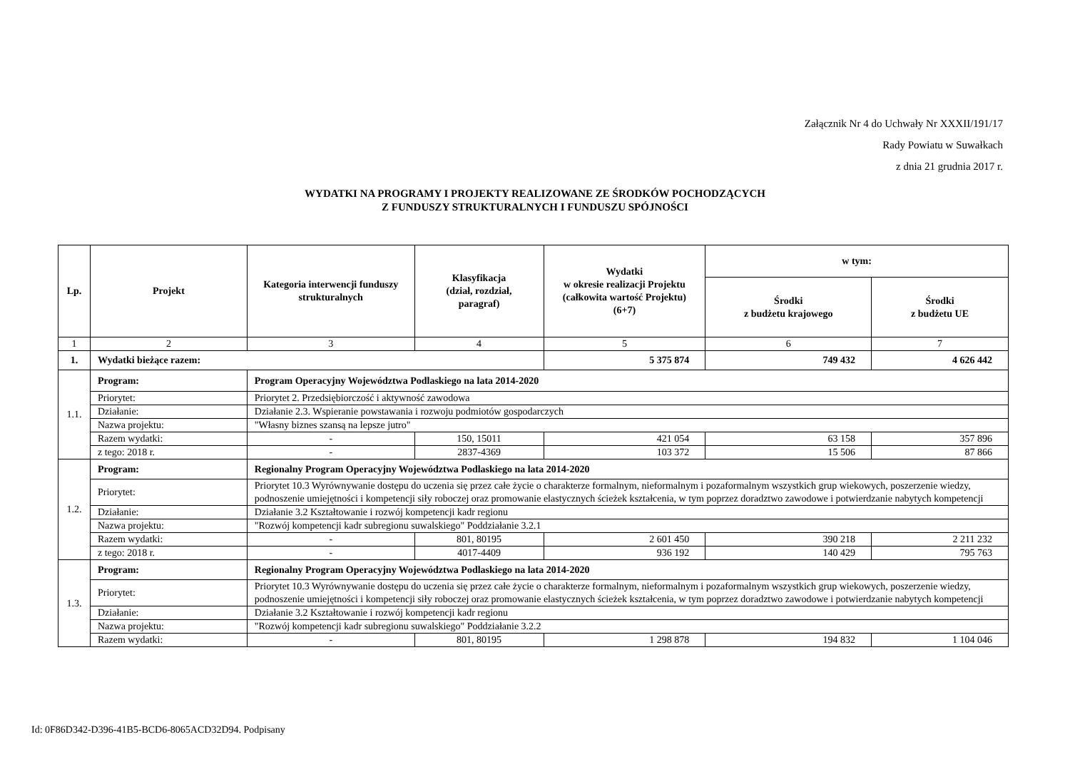Załącznik Nr 4 do Uchwały Nr XXXII/191/17
Rady Powiatu w Suwałkach
z dnia 21 grudnia 2017 r.
WYDATKI NA PROGRAMY I PROJEKTY REALIZOWANE ZE ŚRODKÓW POCHODZĄCYCH
Z FUNDUSZY STRUKTURALNYCH I FUNDUSZU SPÓJNOŚCI
| Lp. | Projekt | Kategoria interwencji funduszy strukturalnych | Klasyfikacja (dział, rozdział, paragraf) | Wydatki w okresie realizacji Projektu (całkowita wartość Projektu) (6+7) | w tym: | |
| --- | --- | --- | --- | --- | --- | --- |
| | | | | | Środki z budżetu krajowego | Środki z budżetu UE |
| 1 | 2 | 3 | 4 | 5 | 6 | 7 |
| 1. | Wydatki bieżące razem: | | | 5 375 874 | 749 432 | 4 626 442 |
| 1.1. | Program: | Program Operacyjny Województwa Podlaskiego na lata 2014-2020 | | | | |
| | Priorytet: | Priorytet 2. Przedsiębiorczość i aktywność zawodowa | | | | |
| | Działanie: | Działanie 2.3. Wspieranie powstawania i rozwoju podmiotów gospodarczych | | | | |
| | Nazwa projektu: | "Własny biznes szansą na lepsze jutro" | | | | |
| | Razem wydatki: | - | 150, 15011 | 421 054 | 63 158 | 357 896 |
| | z tego: 2018 r. | - | 2837-4369 | 103 372 | 15 506 | 87 866 |
| 1.2. | Program: | Regionalny Program Operacyjny Województwa Podlaskiego na lata 2014-2020 | | | | |
| | Priorytet: | Priorytet 10.3 Wyrównywanie dostępu do uczenia się przez całe życie o charakterze formalnym, nieformalnym i pozaformalnym wszystkich grup wiekowych, poszerzenie wiedzy, podnoszenie umiejętności i kompetencji siły roboczej oraz promowanie elastycznych ścieżek kształcenia, w tym poprzez doradztwo zawodowe i potwierdzanie nabytych kompetencji | | | | |
| | Działanie: | Działanie 3.2 Kształtowanie i rozwój kompetencji kadr regionu | | | | |
| | Nazwa projektu: | "Rozwój kompetencji kadr subregionu suwalskiego" Poddziałanie 3.2.1 | | | | |
| | Razem wydatki: | - | 801, 80195 | 2 601 450 | 390 218 | 2 211 232 |
| | z tego: 2018 r. | - | 4017-4409 | 936 192 | 140 429 | 795 763 |
| 1.3. | Program: | Regionalny Program Operacyjny Województwa Podlaskiego na lata 2014-2020 | | | | |
| | Priorytet: | Priorytet 10.3 Wyrównywanie dostępu do uczenia się przez całe życie o charakterze formalnym, nieformalnym i pozaformalnym wszystkich grup wiekowych, poszerzenie wiedzy, podnoszenie umiejętności i kompetencji siły roboczej oraz promowanie elastycznych ścieżek kształcenia, w tym poprzez doradztwo zawodowe i potwierdzanie nabytych kompetencji | | | | |
| | Działanie: | Działanie 3.2 Kształtowanie i rozwój kompetencji kadr regionu | | | | |
| | Nazwa projektu: | "Rozwój kompetencji kadr subregionu suwalskiego" Poddziałanie 3.2.2 | | | | |
| | Razem wydatki: | - | 801, 80195 | 1 298 878 | 194 832 | 1 104 046 |
Id: 0F86D342-D396-41B5-BCD6-8065ACD32D94. Podpisany